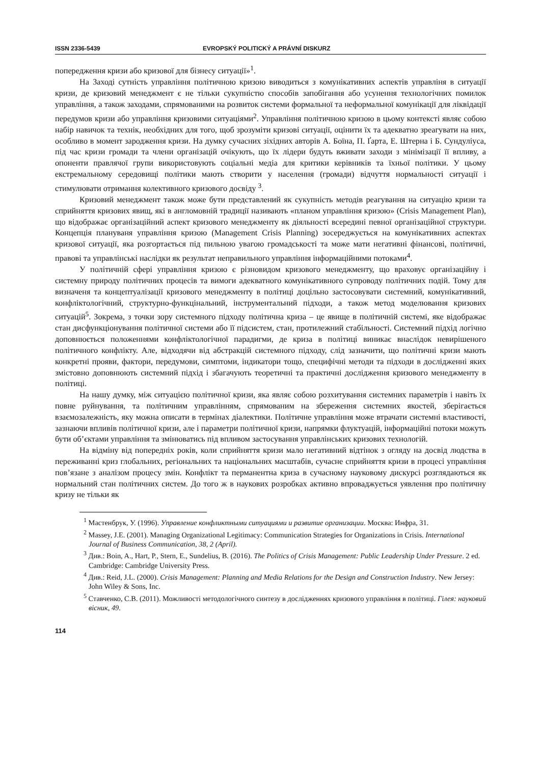ISSN 2336-5439 EVROPSKÝ POLITICKÝ A PRÁVNÍ DISKURZ
попередження кризи або кризової для бізнесу ситуації»<sup>1</sup>.
На Заході сутність управління політичною кризою виводиться з комунікативних аспектів управліня в ситуації кризи, де кризовий менеджмент є не тільки сукупністю способів запобігання або усунення технологічних помилок управління, а також заходами, спрямованими на розвиток системи формальної та неформальної комунікації для ліквідації передумов кризи або управління кризовими ситуаціями<sup>2</sup>. Управління політичною кризою в цьому контексті являє собою набір навичок та технік, необхідних для того, щоб зрозуміти кризові ситуації, оцінити їх та адекватно зреагувати на них, особливо в момент зародження кризи. На думку сучасних зіхідних авторів А. Боїна, П. Ґарта, Е. Штерна і Б. Сундуліуса, під час кризи громади та члени організацій очікують, що їх лідери будуть вживати заходи з мінімізації її впливу, а опоненти правлячої групи використовують соціальні медіа для критики керівників та їхньої політики. У цьому екстремальному середовищі політики мають створити у населення (громади) відчуття нормальності ситуації і стимулювати отримання колективного кризового досвіду <sup>3</sup>.
Кризовий менеджмент також може бути представлений як сукупність методів реагування на ситуацію кризи та сприйняття кризових явищ, які в англомовній традиції називають «планом управління кризою» (Crisis Management Plan), що відображає організаційний аспект кризового менеджменту як діяльності всередині певної організаційної структури. Концепція плануваня управління кризою (Management Crisis Planning) зосереджується на комунікативних аспектах кризової ситуації, яка розгортається під пильною увагою громадськості та може мати негативні фінансові, політичні, правові та управлінські наслідки як результат неправильного управління інформаційними потоками<sup>4</sup>.
У політичній сфері управління кризою є різновидом кризового менеджменту, що враховує організаційну і системну природу політичних процесів та вимоги адекватного комунікативного супроводу політичних подій. Тому для визначеня та концептуалізації кризового менеджменту в політиці доцільно застосовувати системний, комунікативний, конфліктологічний, структурно-функцінальний, інструментальний підходи, а також метод моделювання кризових ситуацій<sup>5</sup>. Зокрема, з точки зору системного підходу політична криза – це явище в політичній системі, яке відображає стан дисфункціонування політичної системи або її підсистем, стан, протилежний стабільності. Системний підхід логічно доповнюється положеннями конфліктологічної парадигми, де криза в політиці виникає внаслідок невирішеного політичного конфлікту. Але, відходячи від абстракцій системного підходу, слід зазначити, що політичні кризи мають конкретні прояви, фактори, передумови, симптоми, індикатори тощо, специфічні методи та підходи в дослідженні яких змістовно доповнюють системний підхід і збагачують теоретичні та практичні дослідження кризового менеджменту в політиці.
На нашу думку, між ситуацією політичної кризи, яка являє собою розхитування системних параметрів і навіть їх повне руйнування, та політичним управлінням, спрямованим на збереження системних якостей, зберігається взаємозалежність, яку можна описати в термінах діалектики. Політичне управління може втрачати системні властивості, зазнаючи впливів політичної кризи, але і параметри політичної кризи, напрямки флуктуацій, інформаційні потоки можуть бути об’єктами управління та змінюватись під впливом застосування управлінських кризових технологій.
На відміну від попередніх років, коли сприйняття кризи мало негативний відтінок з огляду на досвід людства в переживанні криз глобальних, регіональних та національних масштабів, сучасне сприйняття кризи в процесі управління пов’язане з аналізом процесу змін. Конфлікт та перманентна криза в сучасному науковому дискурсі розглядаються як нормальний стан політичних систем. До того ж в наукових розробках активно впроваджується уявлення про політичну кризу не тільки як
<sup>1</sup> Мастенбрук, У. (1996). Управление конфликтными ситуациями и развитие организации. Москва: Инфра, 31.
<sup>2</sup> Massey, J.E. (2001). Managing Organizational Legitimacy: Communication Strategies for Organizations in Crisis. International Journal of Business Communication, 38, 2 (April).
<sup>3</sup> Див.: Boin, A., Hart, P., Stern, E., Sundelius, B. (2016). The Politics of Crisis Management: Public Leadership Under Pressure. 2 ed. Cambridge: Cambridge University Press.
<sup>4</sup> Див.: Reid, J.L. (2000). Crisis Management: Planning and Media Relations for the Design and Construction Industry. New Jersey: John Wiley & Sons, Inc.
<sup>5</sup> Ставченко, С.В. (2011). Можливості методологічного синтезу в дослідженнях кризового управління в політиці. Гілея: науковий вісник, 49.
114